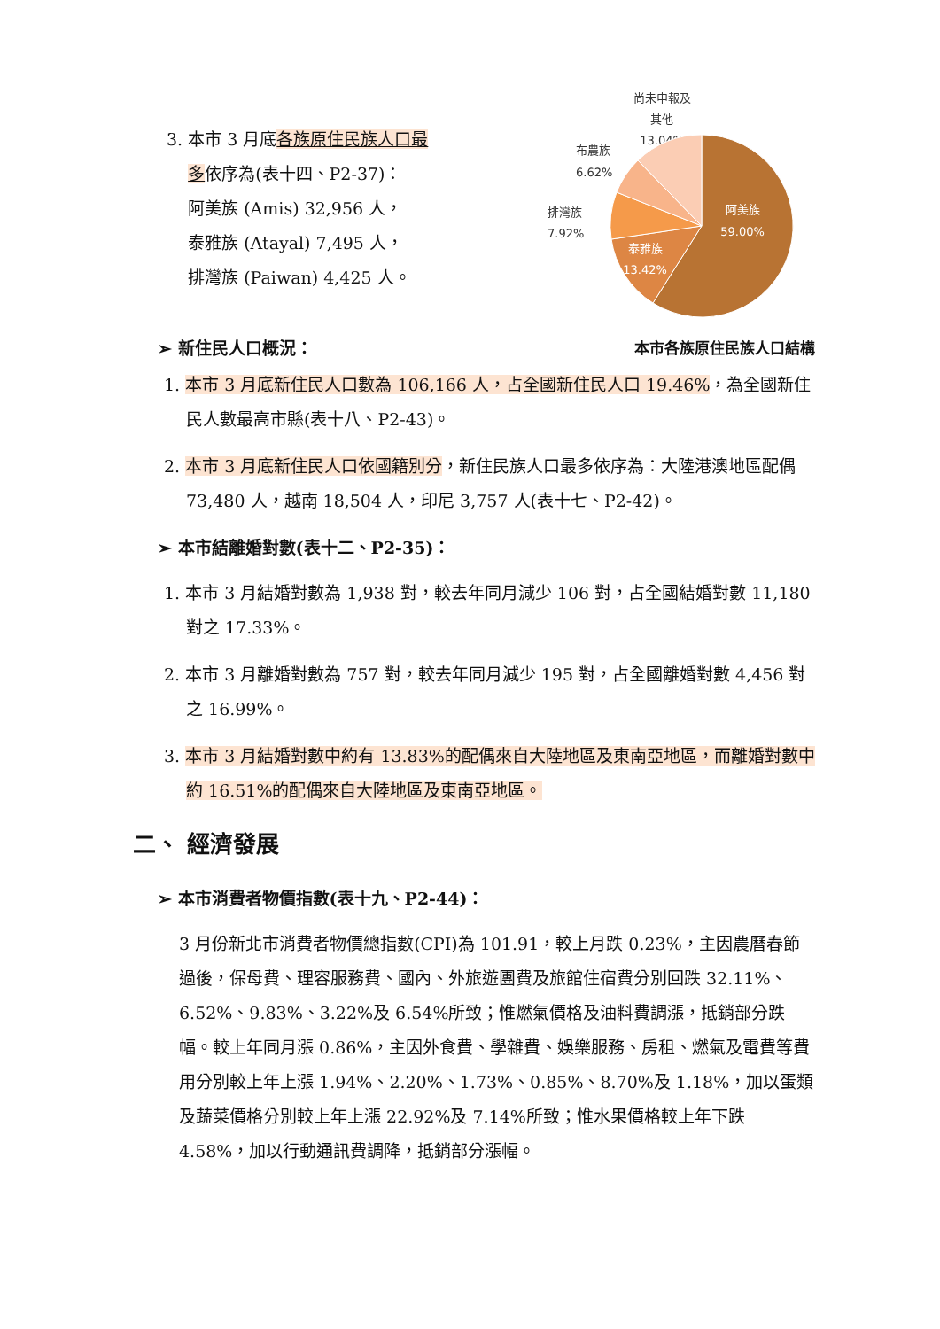3. 本市 3 月底各族原住民族人口最
多依序為(表十四、P2-37)：
阿美族 (Amis) 32,956 人，
泰雅族 (Atayal) 7,495 人，
排灣族 (Paiwan) 4,425 人。
尚未申報及
其他
13.04%
布農族
6.62%
排灣族
7.92%
阿美族
59.00%
泰雅族
13.42%
➢ 新住民人口概況： 本市各族原住民族人口結構
1. 本市 3 月底新住民人口數為 106,166 人，占全國新住民人口 19.46%，為全國新住民人數最高市縣(表十八、P2-43)。
2. 本市 3 月底新住民人口依國籍別分，新住民族人口最多依序為：大陸港澳地區配偶 73,480 人，越南 18,504 人，印尼 3,757 人(表十七、P2-42)。
➢ 本市結離婚對數(表十二、P2-35)：
1. 本市 3 月結婚對數為 1,938 對，較去年同月減少 106 對，占全國結婚對數 11,180 對之 17.33%。
2. 本市 3 月離婚對數為 757 對，較去年同月減少 195 對，占全國離婚對數 4,456 對之 16.99%。
3. 本市 3 月結婚對數中約有 13.83%的配偶來自大陸地區及東南亞地區，而離婚對數中約 16.51%的配偶來自大陸地區及東南亞地區。
二、 經濟發展
➢ 本市消費者物價指數(表十九、P2-44)：
3 月份新北市消費者物價總指數(CPI)為 101.91，較上月跌 0.23%，主因農曆春節過後，保母費、理容服務費、國內、外旅遊團費及旅館住宿費分別回跌 32.11%、6.52%、9.83%、3.22%及 6.54%所致；惟燃氣價格及油料費調漲，抵銷部分跌幅。較上年同月漲 0.86%，主因外食費、學雜費、娛樂服務、房租、燃氣及電費等費用分別較上年上漲 1.94%、2.20%、1.73%、0.85%、8.70%及 1.18%，加以蛋類及蔬菜價格分別較上年上漲 22.92%及 7.14%所致；惟水果價格較上年下跌 4.58%，加以行動通訊費調降，抵銷部分漲幅。